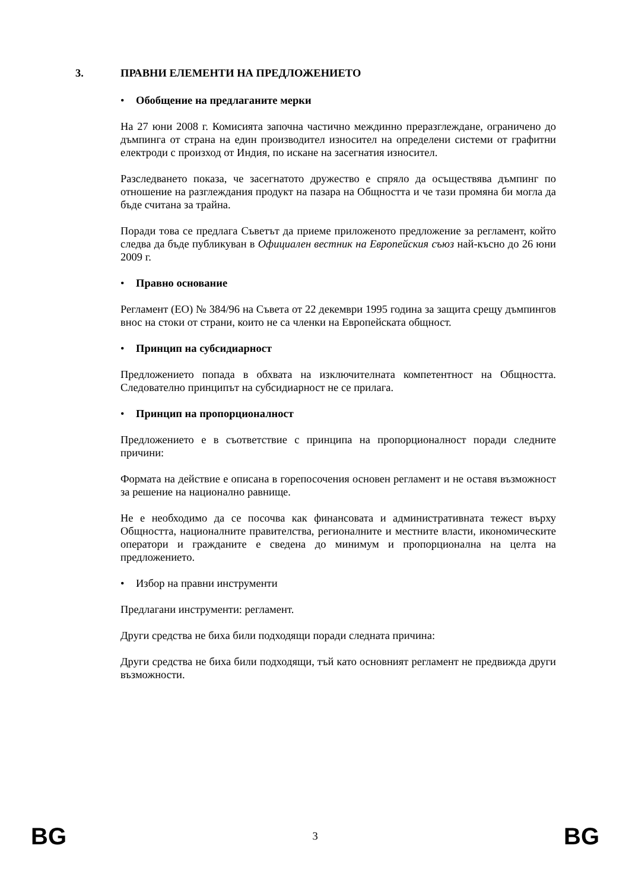3. ПРАВНИ ЕЛЕМЕНТИ НА ПРЕДЛОЖЕНИЕТО
• Обобщение на предлаганите мерки
На 27 юни 2008 г. Комисията започна частично междинно преразглеждане, ограничено до дъмпинга от страна на един производител износител на определени системи от графитни електроди с произход от Индия, по искане на засегнатия износител.
Разследването показа, че засегнатото дружество е спряло да осъществява дъмпинг по отношение на разглеждания продукт на пазара на Общността и че тази промяна би могла да бъде считана за трайна.
Поради това се предлага Съветът да приеме приложеното предложение за регламент, който следва да бъде публикуван в Официален вестник на Европейския съюз най-късно до 26 юни 2009 г.
• Правно основание
Регламент (ЕО) № 384/96 на Съвета от 22 декември 1995 година за защита срещу дъмпингов внос на стоки от страни, които не са членки на Европейската общност.
• Принцип на субсидиарност
Предложението попада в обхвата на изключителната компетентност на Общността. Следователно принципът на субсидиарност не се прилага.
• Принцип на пропорционалност
Предложението е в съответствие с принципа на пропорционалност поради следните причини:
Формата на действие е описана в горепосочения основен регламент и не оставя възможност за решение на национално равнище.
Не е необходимо да се посочва как финансовата и административната тежест върху Общността, националните правителства, регионалните и местните власти, икономическите оператори и гражданите е сведена до минимум и пропорционална на целта на предложението.
• Избор на правни инструменти
Предлагани инструменти: регламент.
Други средства не биха били подходящи поради следната причина:
Други средства не биха били подходящи, тъй като основният регламент не предвижда други възможности.
BG 3 BG